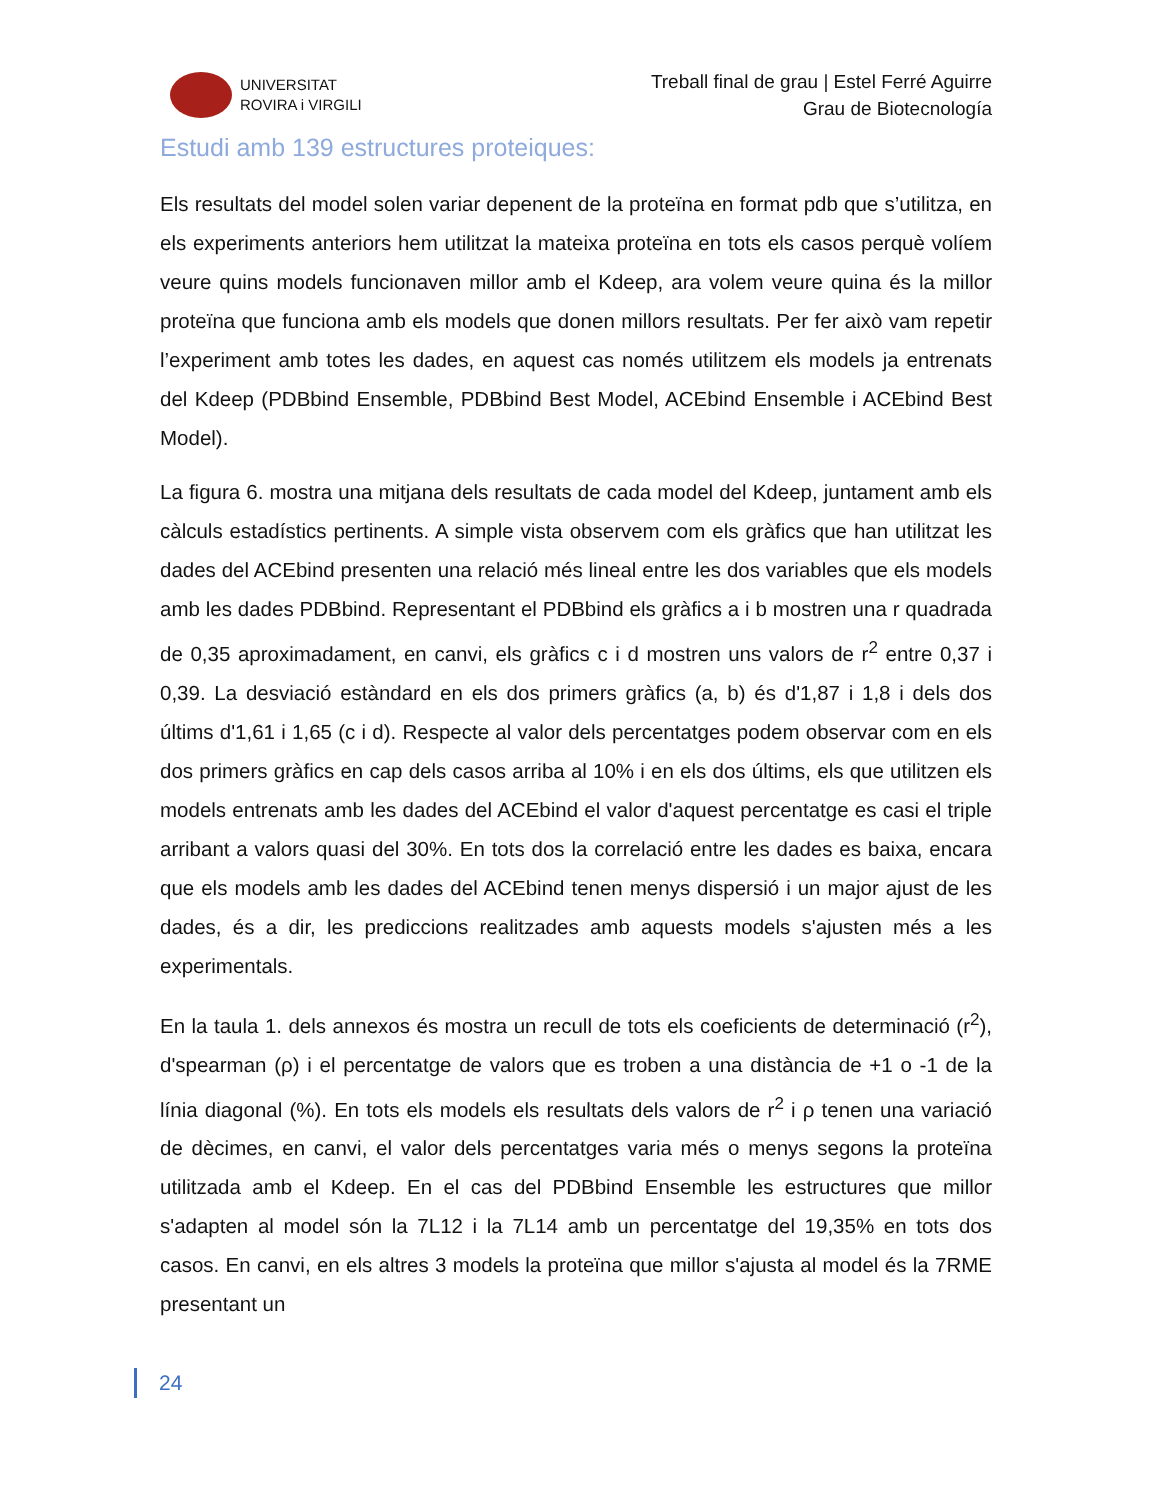UNIVERSITAT
ROVIRA i VIRGILI
Treball final de grau | Estel Ferré Aguirre
Grau de Biotecnología
Estudi amb 139 estructures proteiques:
Els resultats del model solen variar depenent de la proteïna en format pdb que s’utilitza, en els experiments anteriors hem utilitzat la mateixa proteïna en tots els casos perquè volíem veure quins models funcionaven millor amb el Kdeep, ara volem veure quina és la millor proteïna que funciona amb els models que donen millors resultats. Per fer això vam repetir l’experiment amb totes les dades, en aquest cas només utilitzem els models ja entrenats del Kdeep (PDBbind Ensemble, PDBbind Best Model, ACEbind Ensemble i ACEbind Best Model).
La figura 6. mostra una mitjana dels resultats de cada model del Kdeep, juntament amb els càlculs estadístics pertinents. A simple vista observem com els gràfics que han utilitzat les dades del ACEbind presenten una relació més lineal entre les dos variables que els models amb les dades PDBbind. Representant el PDBbind els gràfics a i b mostren una r quadrada de 0,35 aproximadament, en canvi, els gràfics c i d mostren uns valors de r<sup>2</sup> entre 0,37 i 0,39. La desviació estàndard en els dos primers gràfics (a, b) és d'1,87 i 1,8 i dels dos últims d'1,61 i 1,65 (c i d). Respecte al valor dels percentatges podem observar com en els dos primers gràfics en cap dels casos arriba al 10% i en els dos últims, els que utilitzen els models entrenats amb les dades del ACEbind el valor d'aquest percentatge es casi el triple arribant a valors quasi del 30%. En tots dos la correlació entre les dades es baixa, encara que els models amb les dades del ACEbind tenen menys dispersió i un major ajust de les dades, és a dir, les prediccions realitzades amb aquests models s'ajusten més a les experimentals.
En la taula 1. dels annexos és mostra un recull de tots els coeficients de determinació (r<sup>2</sup>), d'spearman (ρ) i el percentatge de valors que es troben a una distància de +1 o -1 de la línia diagonal (%). En tots els models els resultats dels valors de r<sup>2</sup> i ρ tenen una variació de dècimes, en canvi, el valor dels percentatges varia més o menys segons la proteïna utilitzada amb el Kdeep. En el cas del PDBbind Ensemble les estructures que millor s'adapten al model són la 7L12 i la 7L14 amb un percentatge del 19,35% en tots dos casos. En canvi, en els altres 3 models la proteïna que millor s'ajusta al model és la 7RME presentant un
24